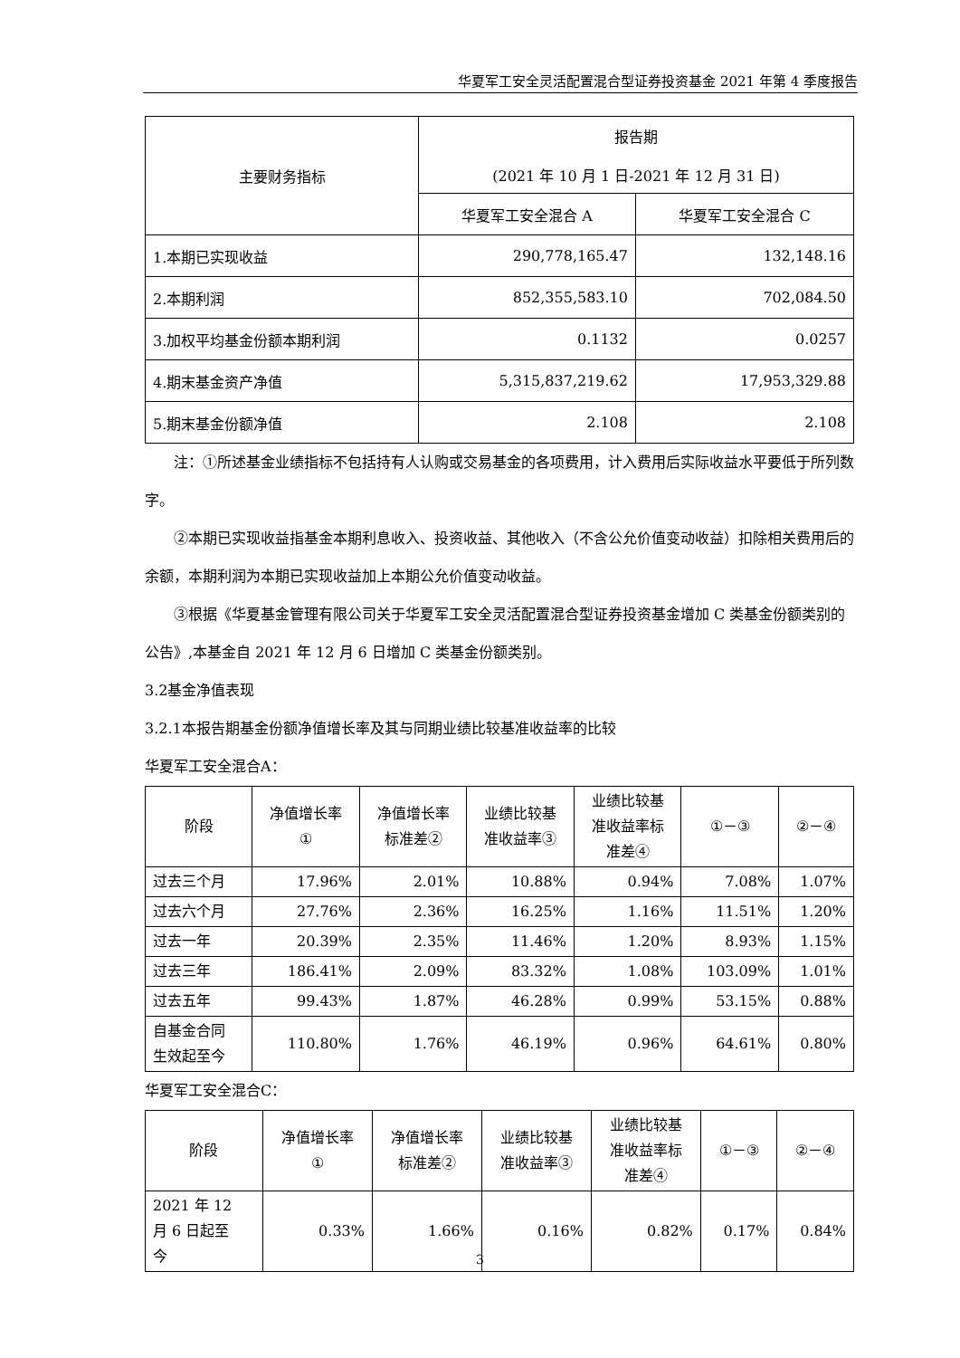华夏军工安全灵活配置混合型证券投资基金 2021 年第 4 季度报告
| 主要财务指标 | 报告期 (2021 年 10 月 1 日-2021 年 12 月 31 日) | |
| --- | --- | --- |
| | 华夏军工安全混合 A | 华夏军工安全混合 C |
| 1.本期已实现收益 | 290,778,165.47 | 132,148.16 |
| 2.本期利润 | 852,355,583.10 | 702,084.50 |
| 3.加权平均基金份额本期利润 | 0.1132 | 0.0257 |
| 4.期末基金资产净值 | 5,315,837,219.62 | 17,953,329.88 |
| 5.期末基金份额净值 | 2.108 | 2.108 |
注：①所述基金业绩指标不包括持有人认购或交易基金的各项费用，计入费用后实际收益水平要低于所列数字。
②本期已实现收益指基金本期利息收入、投资收益、其他收入（不含公允价值变动收益）扣除相关费用后的余额，本期利润为本期已实现收益加上本期公允价值变动收益。
③根据《华夏基金管理有限公司关于华夏军工安全灵活配置混合型证券投资基金增加 C 类基金份额类别的公告》,本基金自 2021 年 12 月 6 日增加 C 类基金份额类别。
3.2基金净值表现
3.2.1本报告期基金份额净值增长率及其与同期业绩比较基准收益率的比较
华夏军工安全混合A：
| 阶段 | 净值增长率 ① | 净值增长率 标准差② | 业绩比较基 准收益率③ | 业绩比较基 准收益率标 准差④ | ①－③ | ②－④ |
| --- | --- | --- | --- | --- | --- | --- |
| 过去三个月 | 17.96% | 2.01% | 10.88% | 0.94% | 7.08% | 1.07% |
| 过去六个月 | 27.76% | 2.36% | 16.25% | 1.16% | 11.51% | 1.20% |
| 过去一年 | 20.39% | 2.35% | 11.46% | 1.20% | 8.93% | 1.15% |
| 过去三年 | 186.41% | 2.09% | 83.32% | 1.08% | 103.09% | 1.01% |
| 过去五年 | 99.43% | 1.87% | 46.28% | 0.99% | 53.15% | 0.88% |
| 自基金合同 生效起至今 | 110.80% | 1.76% | 46.19% | 0.96% | 64.61% | 0.80% |
华夏军工安全混合C：
| 阶段 | 净值增长率 ① | 净值增长率 标准差② | 业绩比较基 准收益率③ | 业绩比较基 准收益率标 准差④ | ①－③ | ②－④ |
| --- | --- | --- | --- | --- | --- | --- |
| 2021 年 12 月 6 日起至 今 | 0.33% | 1.66% | 0.16% | 0.82% | 0.17% | 0.84% |
3